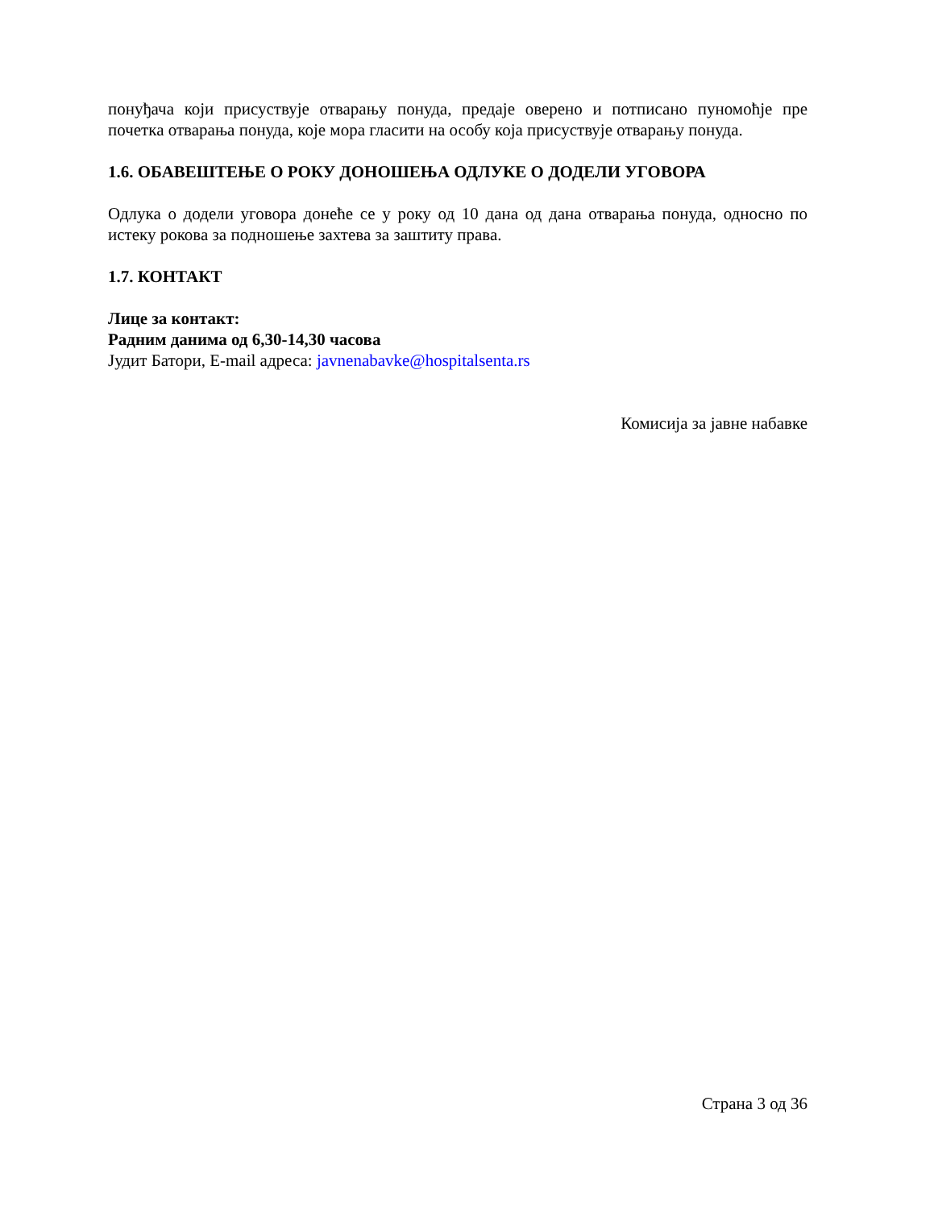понуђача који присуствује отварању понуда, предаје оверено и потписано пуномоћје пре почетка отварања понуда, које мора гласити на особу која присуствује отварању понуда.
1.6. ОБАВЕШТЕЊЕ О РОКУ ДОНОШЕЊА ОДЛУКЕ О ДОДЕЛИ УГОВОРА
Одлука о додели уговора донеће се у року од 10 дана од дана отварања понуда, односно по истеку рокова за подношење захтева за заштиту права.
1.7. КОНТАКТ
Лице за контакт:
Радним данима од 6,30-14,30 часова
Јудит Батори, E-mail адреса: javnenabavke@hospitalsenta.rs
Комисија за јавне набавке
Страна 3 од 36